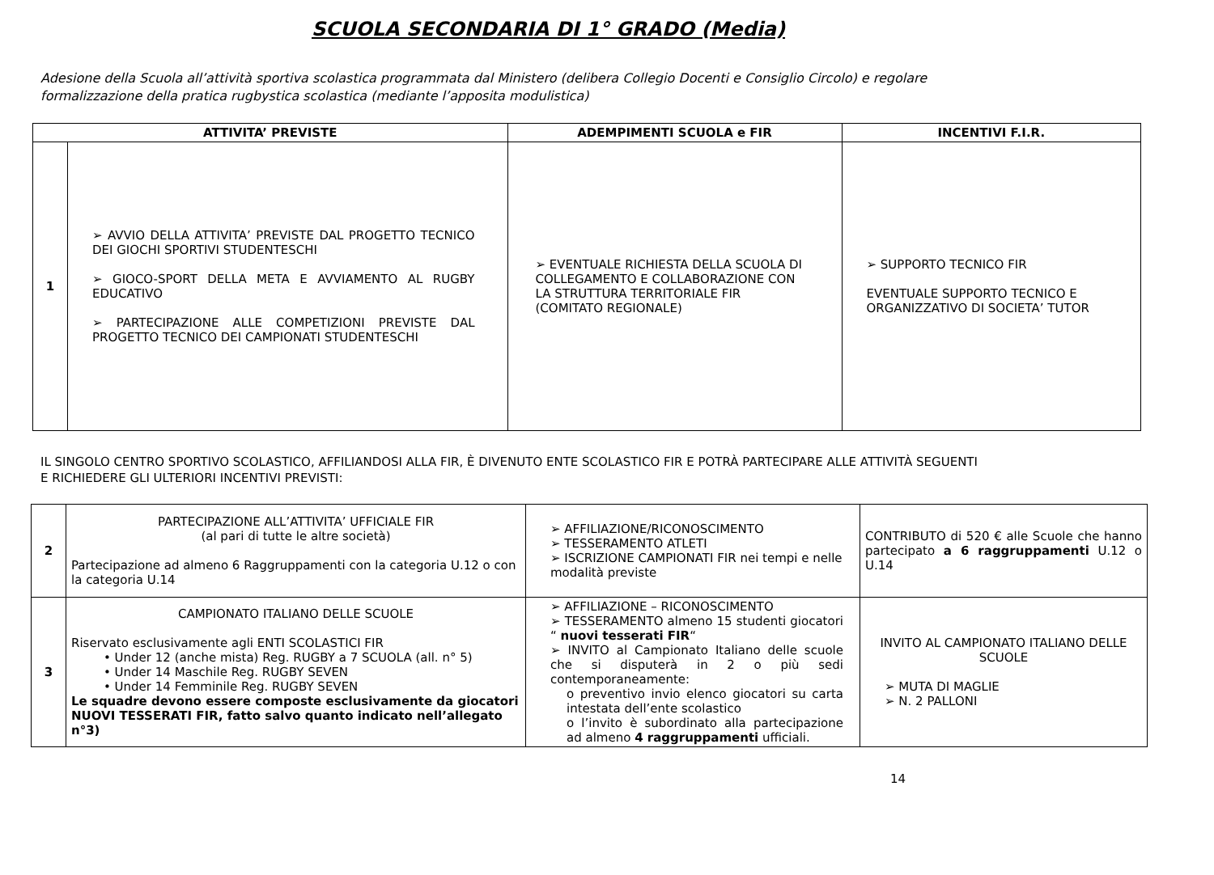SCUOLA SECONDARIA DI 1° GRADO (Media)
Adesione della Scuola all’attività sportiva scolastica programmata dal Ministero (delibera Collegio Docenti e Consiglio Circolo) e regolare
formalizzazione della pratica rugbystica scolastica (mediante l’apposita modulistica)
| ATTIVITA’ PREVISTE | | ADEMPIMENTI SCUOLA e FIR | INCENTIVI F.I.R. |
| --- | --- | --- | --- |
| 1 | ➢ AVVIO DELLA ATTIVITA’ PREVISTE DAL PROGETTO TECNICO DEI GIOCHI SPORTIVI STUDENTESCHI ➢ GIOCO-SPORT DELLA META E AVVIAMENTO AL RUGBY EDUCATIVO ➢ PARTECIPAZIONE ALLE COMPETIZIONI PREVISTE DAL PROGETTO TECNICO DEI CAMPIONATI STUDENTESCHI | ➢ EVENTUALE RICHIESTA DELLA SCUOLA DI COLLEGAMENTO E COLLABORAZIONE CON LA STRUTTURA TERRITORIALE FIR (COMITATO REGIONALE) | ➢ SUPPORTO TECNICO FIR EVENTUALE SUPPORTO TECNICO E ORGANIZZATIVO DI SOCIETA’ TUTOR |
IL SINGOLO CENTRO SPORTIVO SCOLASTICO, AFFILIANDOSI ALLA FIR, È DIVENUTO ENTE SCOLASTICO FIR E POTRÀ PARTECIPARE ALLE ATTIVITÀ SEGUENTI
E RICHIEDERE GLI ULTERIORI INCENTIVI PREVISTI:
| 2 | PARTECIPAZIONE ALL’ATTIVITA’ UFFICIALE FIR (al pari di tutte le altre società) Partecipazione ad almeno 6 Raggruppamenti con la categoria U.12 o con la categoria U.14 | ➢ AFFILIAZIONE/RICONOSCIMENTO ➢ TESSERAMENTO ATLETI ➢ ISCRIZIONE CAMPIONATI FIR nei tempi e nelle modalità previste | CONTRIBUTO di 520 € alle Scuole che hanno partecipato a 6 raggruppamenti U.12 o U.14 |
| 3 | CAMPIONATO ITALIANO DELLE SCUOLE Riservato esclusivamente agli ENTI SCOLASTICI FIR • Under 12 (anche mista) Reg. RUGBY a 7 SCUOLA (all. n° 5) • Under 14 Maschile Reg. RUGBY SEVEN • Under 14 Femminile Reg. RUGBY SEVEN Le squadre devono essere composte esclusivamente da giocatori NUOVI TESSERATI FIR, fatto salvo quanto indicato nell’allegato n°3) | ➢ AFFILIAZIONE – RICONOSCIMENTO ➢ TESSERAMENTO almeno 15 studenti giocatori “ nuovi tesserati FIR “ ➢ INVITO al Campionato Italiano delle scuole che si disputerà in 2 o più sedi contemporaneamente: o preventivo invio elenco giocatori su carta intestata dell’ente scolastico o l’invito è subordinato alla partecipazione ad almeno 4 raggruppamenti ufficiali. | INVITO AL CAMPIONATO ITALIANO DELLE SCUOLE ➢ MUTA DI MAGLIE ➢ N. 2 PALLONI |
14